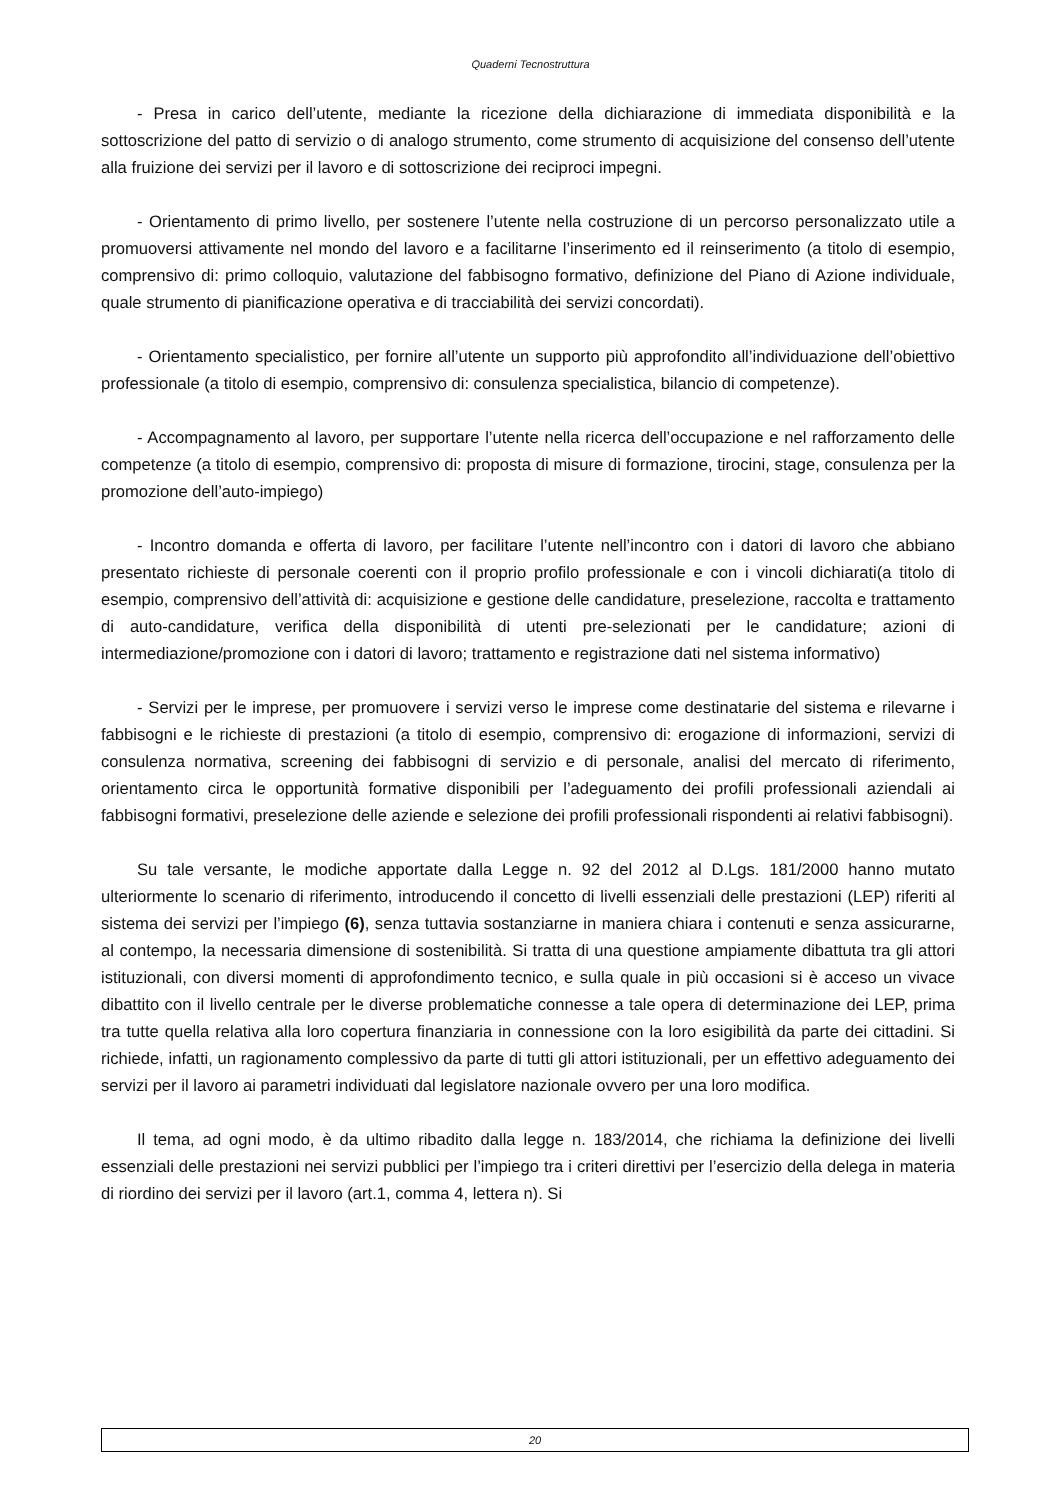Quaderni Tecnostruttura
- Presa in carico dell’utente, mediante la ricezione della dichiarazione di immediata disponibilità e la sottoscrizione del patto di servizio o di analogo strumento, come strumento di acquisizione del consenso dell’utente alla fruizione dei servizi per il lavoro e di sottoscrizione dei reciproci impegni.
- Orientamento di primo livello, per sostenere l’utente nella costruzione di un percorso personalizzato utile a promuoversi attivamente nel mondo del lavoro e a facilitarne l’inserimento ed il reinserimento (a titolo di esempio, comprensivo di: primo colloquio, valutazione del fabbisogno formativo, definizione del Piano di Azione individuale, quale strumento di pianificazione operativa e di tracciabilità dei servizi concordati).
- Orientamento specialistico, per fornire all’utente un supporto più approfondito all’individuazione dell’obiettivo professionale (a titolo di esempio, comprensivo di: consulenza specialistica, bilancio di competenze).
- Accompagnamento al lavoro, per supportare l’utente nella ricerca dell’occupazione e nel rafforzamento delle competenze (a titolo di esempio, comprensivo di: proposta di misure di formazione, tirocini, stage, consulenza per la promozione dell’auto-impiego)
- Incontro domanda e offerta di lavoro, per facilitare l’utente nell’incontro con i datori di lavoro che abbiano presentato richieste di personale coerenti con il proprio profilo professionale e con i vincoli dichiarati(a titolo di esempio, comprensivo dell’attività di: acquisizione e gestione delle candidature, preselezione, raccolta e trattamento di auto-candidature, verifica della disponibilità di utenti pre-selezionati per le candidature; azioni di intermediazione/promozione con i datori di lavoro; trattamento e registrazione dati nel sistema informativo)
- Servizi per le imprese, per promuovere i servizi verso le imprese come destinatarie del sistema e rilevarne i fabbisogni e le richieste di prestazioni (a titolo di esempio, comprensivo di: erogazione di informazioni, servizi di consulenza normativa, screening dei fabbisogni di servizio e di personale, analisi del mercato di riferimento, orientamento circa le opportunità formative disponibili per l’adeguamento dei profili professionali aziendali ai fabbisogni formativi, preselezione delle aziende e selezione dei profili professionali rispondenti ai relativi fabbisogni).
Su tale versante, le modiche apportate dalla Legge n. 92 del 2012 al D.Lgs. 181/2000 hanno mutato ulteriormente lo scenario di riferimento, introducendo il concetto di livelli essenziali delle prestazioni (LEP) riferiti al sistema dei servizi per l’impiego (6), senza tuttavia sostanziarne in maniera chiara i contenuti e senza assicurarne, al contempo, la necessaria dimensione di sostenibilità. Si tratta di una questione ampiamente dibattuta tra gli attori istituzionali, con diversi momenti di approfondimento tecnico, e sulla quale in più occasioni si è acceso un vivace dibattito con il livello centrale per le diverse problematiche connesse a tale opera di determinazione dei LEP, prima tra tutte quella relativa alla loro copertura finanziaria in connessione con la loro esigibilità da parte dei cittadini. Si richiede, infatti, un ragionamento complessivo da parte di tutti gli attori istituzionali, per un effettivo adeguamento dei servizi per il lavoro ai parametri individuati dal legislatore nazionale ovvero per una loro modifica.
Il tema, ad ogni modo, è da ultimo ribadito dalla legge n. 183/2014, che richiama la definizione dei livelli essenziali delle prestazioni nei servizi pubblici per l’impiego tra i criteri direttivi per l’esercizio della delega in materia di riordino dei servizi per il lavoro (art.1, comma 4, lettera n). Si
20